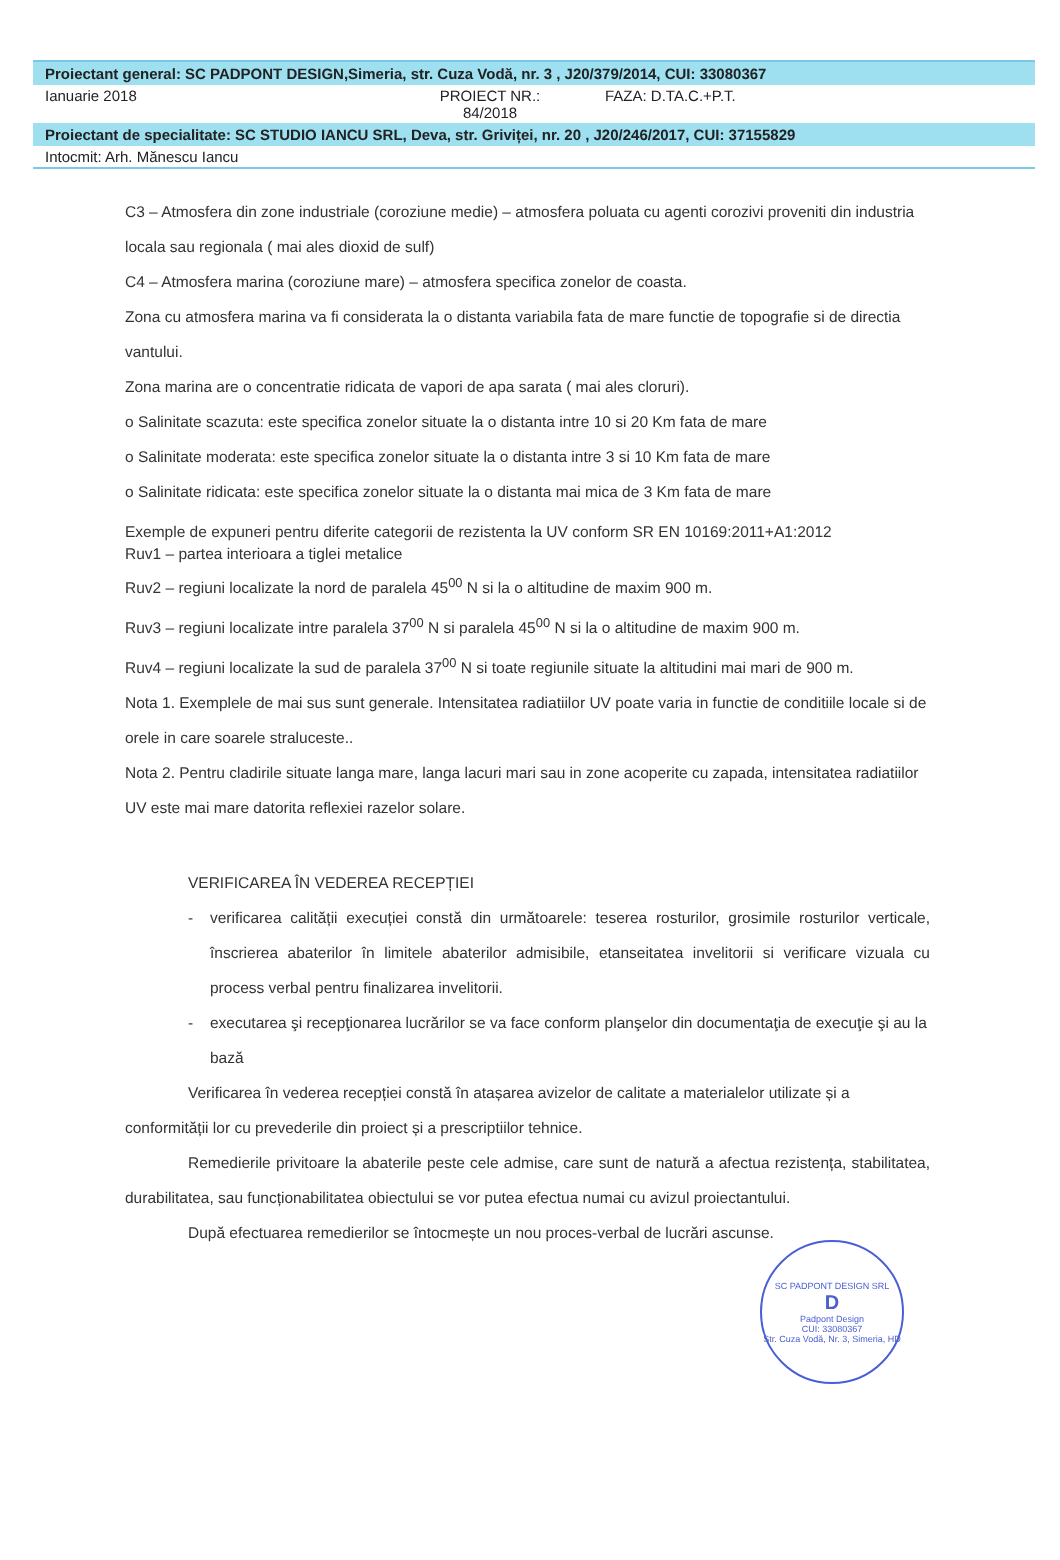Proiectant general: SC PADPONT DESIGN,Simeria, str. Cuza Vodă, nr. 3 , J20/379/2014, CUI: 33080367
Ianuarie 2018 PROIECT NR.: 84/2018 FAZA: D.TA.C.+P.T.
Proiectant de specialitate: SC STUDIO IANCU SRL, Deva, str. Griviței, nr. 20 , J20/246/2017, CUI: 37155829
Intocmit: Arh. Mănescu Iancu
C3 – Atmosfera din zone industriale (coroziune medie) – atmosfera poluata cu agenti corozivi proveniti din industria locala sau regionala ( mai ales dioxid de sulf)
C4 – Atmosfera marina (coroziune mare) – atmosfera specifica zonelor de coasta.
Zona cu atmosfera marina va fi considerata la o distanta variabila fata de mare functie de topografie si de directia vantului.
Zona marina are o concentratie ridicata de vapori de apa sarata ( mai ales cloruri).
o Salinitate scazuta: este specifica zonelor situate la o distanta intre 10 si 20 Km fata de mare
o Salinitate moderata: este specifica zonelor situate la o distanta intre 3 si 10 Km fata de mare
o Salinitate ridicata: este specifica zonelor situate la o distanta mai mica de 3 Km fata de mare
Exemple de expuneri pentru diferite categorii de rezistenta la UV conform SR EN 10169:2011+A1:2012
Ruv1 – partea interioara a tiglei metalice
Ruv2 – regiuni localizate la nord de paralela 45<sup>00</sup> N si la o altitudine de maxim 900 m.
Ruv3 – regiuni localizate intre paralela 37<sup>00</sup> N si paralela 45<sup>00</sup> N si la o altitudine de maxim 900 m.
Ruv4 – regiuni localizate la sud de paralela 37<sup>00</sup> N si toate regiunile situate la altitudini mai mari de 900 m.
Nota 1. Exemplele de mai sus sunt generale. Intensitatea radiatiilor UV poate varia in functie de conditiile locale si de orele in care soarele straluceste..
Nota 2. Pentru cladirile situate langa mare, langa lacuri mari sau in zone acoperite cu zapada, intensitatea radiatiilor UV este mai mare datorita reflexiei razelor solare.
VERIFICAREA ÎN VEDEREA RECEPȚIEI
- verificarea calității execuției constă din următoarele: teserea rosturilor, grosimile rosturilor verticale, înscrierea abaterilor în limitele abaterilor admisibile, etanseitatea invelitorii si verificare vizuala cu process verbal pentru finalizarea invelitorii.
- executarea şi recepţionarea lucrărilor se va face conform planşelor din documentaţia de execuţie şi au la bază
Verificarea în vederea recepției constă în atașarea avizelor de calitate a materialelor utilizate și a conformității lor cu prevederile din proiect și a prescriptiilor tehnice.
Remedierile privitoare la abaterile peste cele admise, care sunt de natură a afectua rezistența, stabilitatea, durabilitatea, sau funcționabilitatea obiectului se vor putea efectua numai cu avizul proiectantului.
După efectuarea remedierilor se întocmește un nou proces-verbal de lucrări ascunse.
SC PADPONT DESIGN SRL
D
Padpont Design
CUI: 33080367
Str. Cuza Vodă, Nr. 3, Simeria, HD